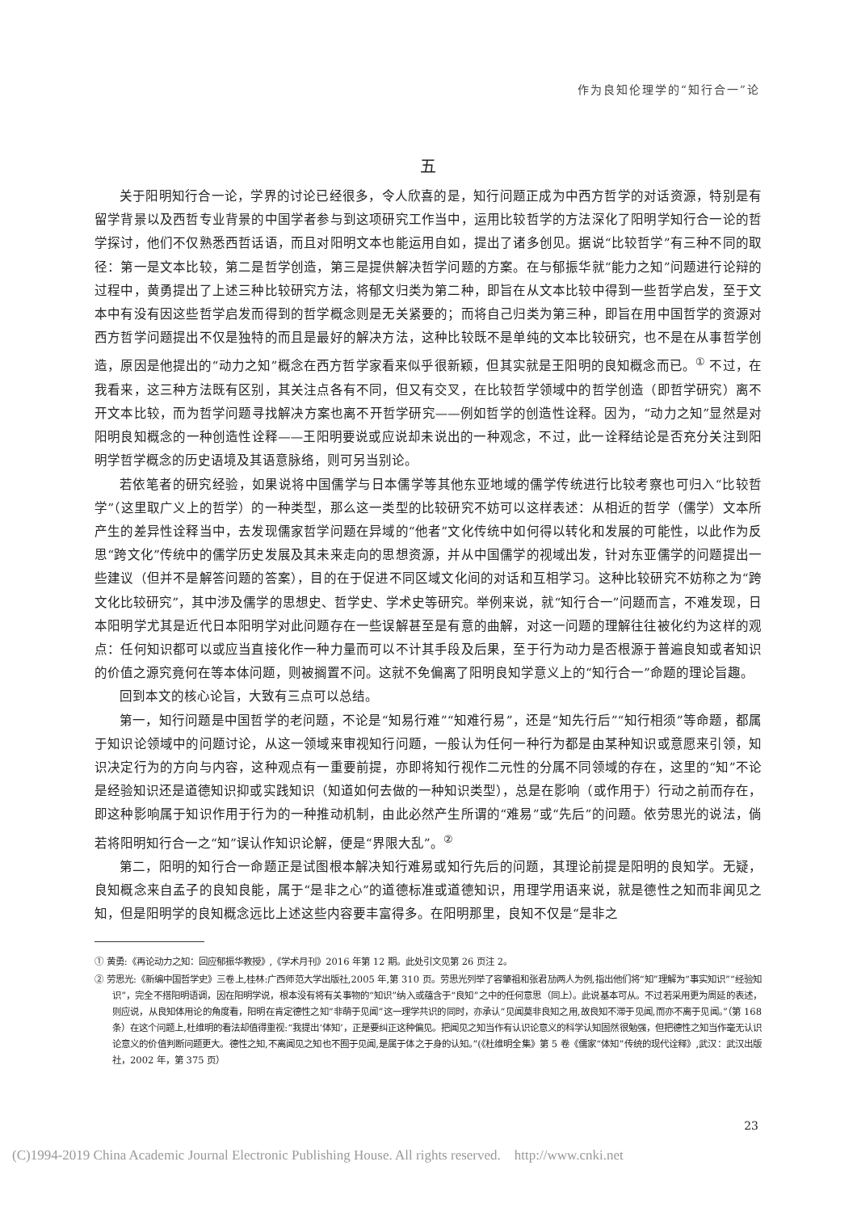作为良知伦理学的“知行合一”论
五
关于阳明知行合一论，学界的讨论已经很多，令人欣喜的是，知行问题正成为中西方哲学的对话资源，特别是有留学背景以及西哲专业背景的中国学者参与到这项研究工作当中，运用比较哲学的方法深化了阳明学知行合一论的哲学探讨，他们不仅熟悉西哲话语，而且对阳明文本也能运用自如，提出了诸多创见。据说“比较哲学”有三种不同的取径：第一是文本比较，第二是哲学创造，第三是提供解决哲学问题的方案。在与郁振华就“能力之知”问题进行论辩的过程中，黄勇提出了上述三种比较研究方法，将郁文归类为第二种，即旨在从文本比较中得到一些哲学启发，至于文本中有没有因这些哲学启发而得到的哲学概念则是无关紧要的；而将自己归类为第三种，即旨在用中国哲学的资源对西方哲学问题提出不仅是独特的而且是最好的解决方法，这种比较既不是单纯的文本比较研究，也不是在从事哲学创造，原因是他提出的“动力之知”概念在西方哲学家看来似乎很新颖，但其实就是王阳明的良知概念而已。<sup>①</sup> 不过，在我看来，这三种方法既有区别，其关注点各有不同，但又有交叉，在比较哲学领域中的哲学创造（即哲学研究）离不开文本比较，而为哲学问题寻找解决方案也离不开哲学研究——例如哲学的创造性诠释。因为，“动力之知”显然是对阳明良知概念的一种创造性诠释——王阳明要说或应说却未说出的一种观念，不过，此一诠释结论是否充分关注到阳明学哲学概念的历史语境及其语意脉络，则可另当别论。
若依笔者的研究经验，如果说将中国儒学与日本儒学等其他东亚地域的儒学传统进行比较考察也可归入“比较哲学”（这里取广义上的哲学）的一种类型，那么这一类型的比较研究不妨可以这样表述：从相近的哲学（儒学）文本所产生的差异性诠释当中，去发现儒家哲学问题在异域的“他者”文化传统中如何得以转化和发展的可能性，以此作为反思“跨文化”传统中的儒学历史发展及其未来走向的思想资源，并从中国儒学的视域出发，针对东亚儒学的问题提出一些建议（但并不是解答问题的答案），目的在于促进不同区域文化间的对话和互相学习。这种比较研究不妨称之为“跨文化比较研究”，其中涉及儒学的思想史、哲学史、学术史等研究。举例来说，就“知行合一”问题而言，不难发现，日本阳明学尤其是近代日本阳明学对此问题存在一些误解甚至是有意的曲解，对这一问题的理解往往被化约为这样的观点：任何知识都可以或应当直接化作一种力量而可以不计其手段及后果，至于行为动力是否根源于普遍良知或者知识的价值之源究竟何在等本体问题，则被搁置不问。这就不免偏离了阳明良知学意义上的“知行合一”命题的理论旨趣。
回到本文的核心论旨，大致有三点可以总结。
第一，知行问题是中国哲学的老问题，不论是“知易行难”“知难行易”，还是“知先行后”“知行相须”等命题，都属于知识论领域中的问题讨论，从这一领域来审视知行问题，一般认为任何一种行为都是由某种知识或意愿来引领，知识决定行为的方向与内容，这种观点有一重要前提，亦即将知行视作二元性的分属不同领域的存在，这里的“知”不论是经验知识还是道德知识抑或实践知识（知道如何去做的一种知识类型），总是在影响（或作用于）行动之前而存在，即这种影响属于知识作用于行为的一种推动机制，由此必然产生所谓的“难易”或“先后”的问题。依劳思光的说法，倘若将阳明知行合一之“知”误认作知识论解，便是“界限大乱”。<sup>②</sup>
第二，阳明的知行合一命题正是试图根本解决知行难易或知行先后的问题，其理论前提是阳明的良知学。无疑，良知概念来自孟子的良知良能，属于“是非之心”的道德标准或道德知识，用理学用语来说，就是德性之知而非闻见之知，但是阳明学的良知概念远比上述这些内容要丰富得多。在阳明那里，良知不仅是“是非之
① 黄勇:《再论动力之知：回应郁振华教授》,《学术月刊》2016 年第 12 期。此处引文见第 26 页注 2。
② 劳思光:《新编中国哲学史》三卷上,桂林:广西师范大学出版社,2005 年,第 310 页。劳思光列举了容肇祖和张君劢两人为例,指出他们将“知”理解为“事实知识”“经验知识”，完全不搭阳明语调，因在阳明学说，根本没有将有关事物的“知识”纳入或蕴含于“良知”之中的任何意思（同上）。此说基本可从。不过若采用更为周延的表述，则应说，从良知体用论的角度看，阳明在肯定德性之知“非萌于见闻”这一理学共识的同时，亦承认“见闻莫非良知之用,故良知不滞于见闻,而亦不离于见闻。”（第 168 条）在这个问题上,杜维明的看法却值得重视:“我提出‘体知’，正是要纠正这种偏见。把闻见之知当作有认识论意义的科学认知固然很勉强，但把德性之知当作毫无认识论意义的价值判断问题更大。德性之知,不离闻见之知也不囿于见闻,是属于体之于身的认知。”(《杜维明全集》第 5 卷《儒家“体知”传统的现代诠释》,武汉：武汉出版社，2002 年，第 375 页）
23
(C)1994-2019 China Academic Journal Electronic Publishing House. All rights reserved. http://www.cnki.net